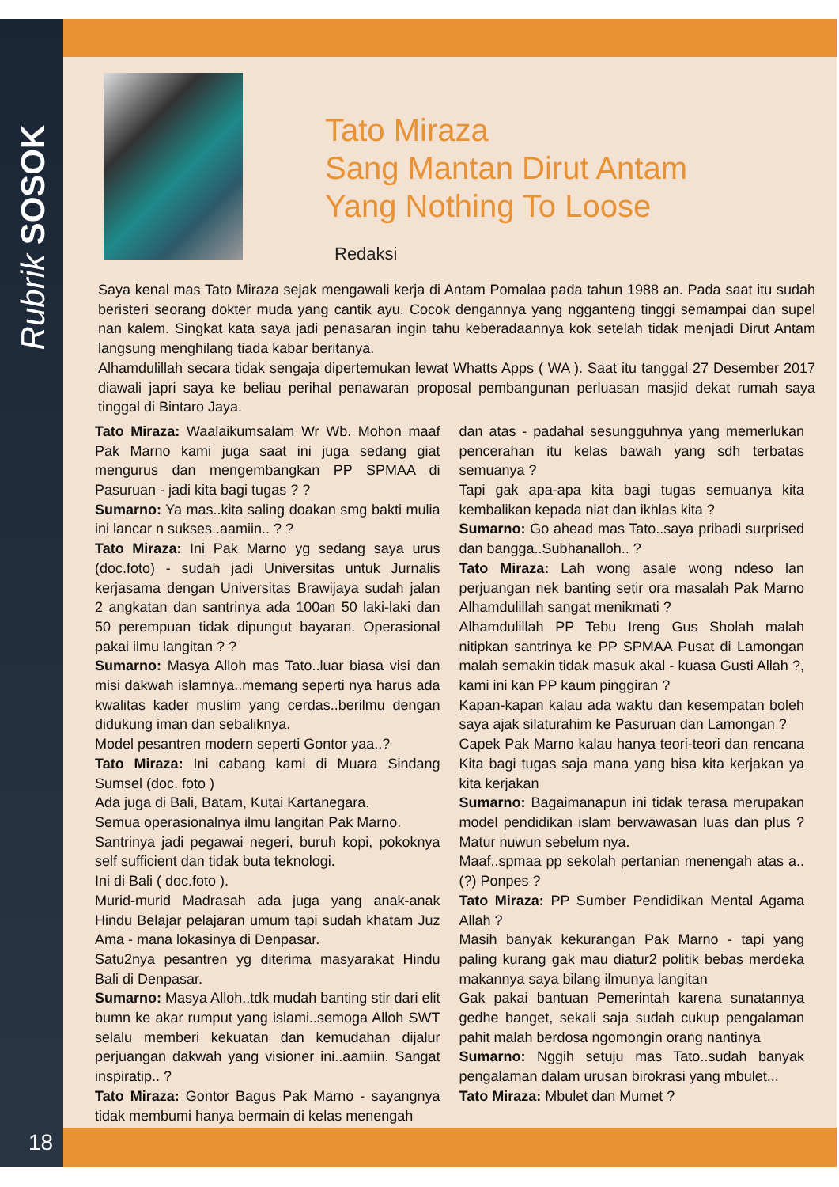Rubrik SOSOK
Tato Miraza
Sang Mantan Dirut Antam
Yang Nothing To Loose
Redaksi
Saya kenal mas Tato Miraza sejak mengawali kerja di Antam Pomalaa pada tahun 1988 an. Pada saat itu sudah beristeri seorang dokter muda yang cantik ayu. Cocok dengannya yang ngganteng tinggi semampai dan supel nan kalem. Singkat kata saya jadi penasaran ingin tahu keberadaannya kok setelah tidak menjadi Dirut Antam langsung menghilang tiada kabar beritanya.
Alhamdulillah secara tidak sengaja dipertemukan lewat Whatts Apps ( WA ). Saat itu tanggal 27 Desember 2017 diawali japri saya ke beliau perihal penawaran proposal pembangunan perluasan masjid dekat rumah saya tinggal di Bintaro Jaya.
Tato Miraza: Waalaikumsalam Wr Wb. Mohon maaf Pak Marno kami juga saat ini juga sedang giat mengurus dan mengembangkan PP SPMAA di Pasuruan - jadi kita bagi tugas ? ?
Sumarno: Ya mas..kita saling doakan smg bakti mulia ini lancar n sukses..aamiin.. ? ?
Tato Miraza: Ini Pak Marno yg sedang saya urus (doc.foto) - sudah jadi Universitas untuk Jurnalis kerjasama dengan Universitas Brawijaya sudah jalan 2 angkatan dan santrinya ada 100an 50 laki-laki dan 50 perempuan tidak dipungut bayaran. Operasional pakai ilmu langitan ? ?
Sumarno: Masya Alloh mas Tato..luar biasa visi dan misi dakwah islamnya..memang seperti nya harus ada kwalitas kader muslim yang cerdas..berilmu dengan didukung iman dan sebaliknya.
Model pesantren modern seperti Gontor yaa..?
Tato Miraza: Ini cabang kami di Muara Sindang Sumsel (doc. foto )
Ada juga di Bali, Batam, Kutai Kartanegara.
Semua operasionalnya ilmu langitan Pak Marno.
Santrinya jadi pegawai negeri, buruh kopi, pokoknya self sufficient dan tidak buta teknologi.
Ini di Bali ( doc.foto ).
Murid-murid Madrasah ada juga yang anak-anak Hindu Belajar pelajaran umum tapi sudah khatam Juz Ama - mana lokasinya di Denpasar.
Satu2nya pesantren yg diterima masyarakat Hindu Bali di Denpasar.
Sumarno: Masya Alloh..tdk mudah banting stir dari elit bumn ke akar rumput yang islami..semoga Alloh SWT selalu memberi kekuatan dan kemudahan dijalur perjuangan dakwah yang visioner ini..aamiin. Sangat inspiratip.. ?
Tato Miraza: Gontor Bagus Pak Marno - sayangnya tidak membumi hanya bermain di kelas menengah
dan atas - padahal sesungguhnya yang memerlukan pencerahan itu kelas bawah yang sdh terbatas semuanya ?
Tapi gak apa-apa kita bagi tugas semuanya kita kembalikan kepada niat dan ikhlas kita ?
Sumarno: Go ahead mas Tato..saya pribadi surprised dan bangga..Subhanalloh.. ?
Tato Miraza: Lah wong asale wong ndeso lan perjuangan nek banting setir ora masalah Pak Marno Alhamdulillah sangat menikmati ?
Alhamdulillah PP Tebu Ireng Gus Sholah malah nitipkan santrinya ke PP SPMAA Pusat di Lamongan malah semakin tidak masuk akal - kuasa Gusti Allah ?, kami ini kan PP kaum pinggiran ?
Kapan-kapan kalau ada waktu dan kesempatan boleh saya ajak silaturahim ke Pasuruan dan Lamongan ?
Capek Pak Marno kalau hanya teori-teori dan rencana Kita bagi tugas saja mana yang bisa kita kerjakan ya kita kerjakan
Sumarno: Bagaimanapun ini tidak terasa merupakan model pendidikan islam berwawasan luas dan plus ? Matur nuwun sebelum nya.
Maaf..spmaa pp sekolah pertanian menengah atas a..(?) Ponpes ?
Tato Miraza: PP Sumber Pendidikan Mental Agama Allah ?
Masih banyak kekurangan Pak Marno - tapi yang paling kurang gak mau diatur2 politik bebas merdeka makannya saya bilang ilmunya langitan
Gak pakai bantuan Pemerintah karena sunatannya gedhe banget, sekali saja sudah cukup pengalaman pahit malah berdosa ngomongin orang nantinya
Sumarno: Nggih setuju mas Tato..sudah banyak pengalaman dalam urusan birokrasi yang mbulet...
Tato Miraza: Mbulet dan Mumet ?
18